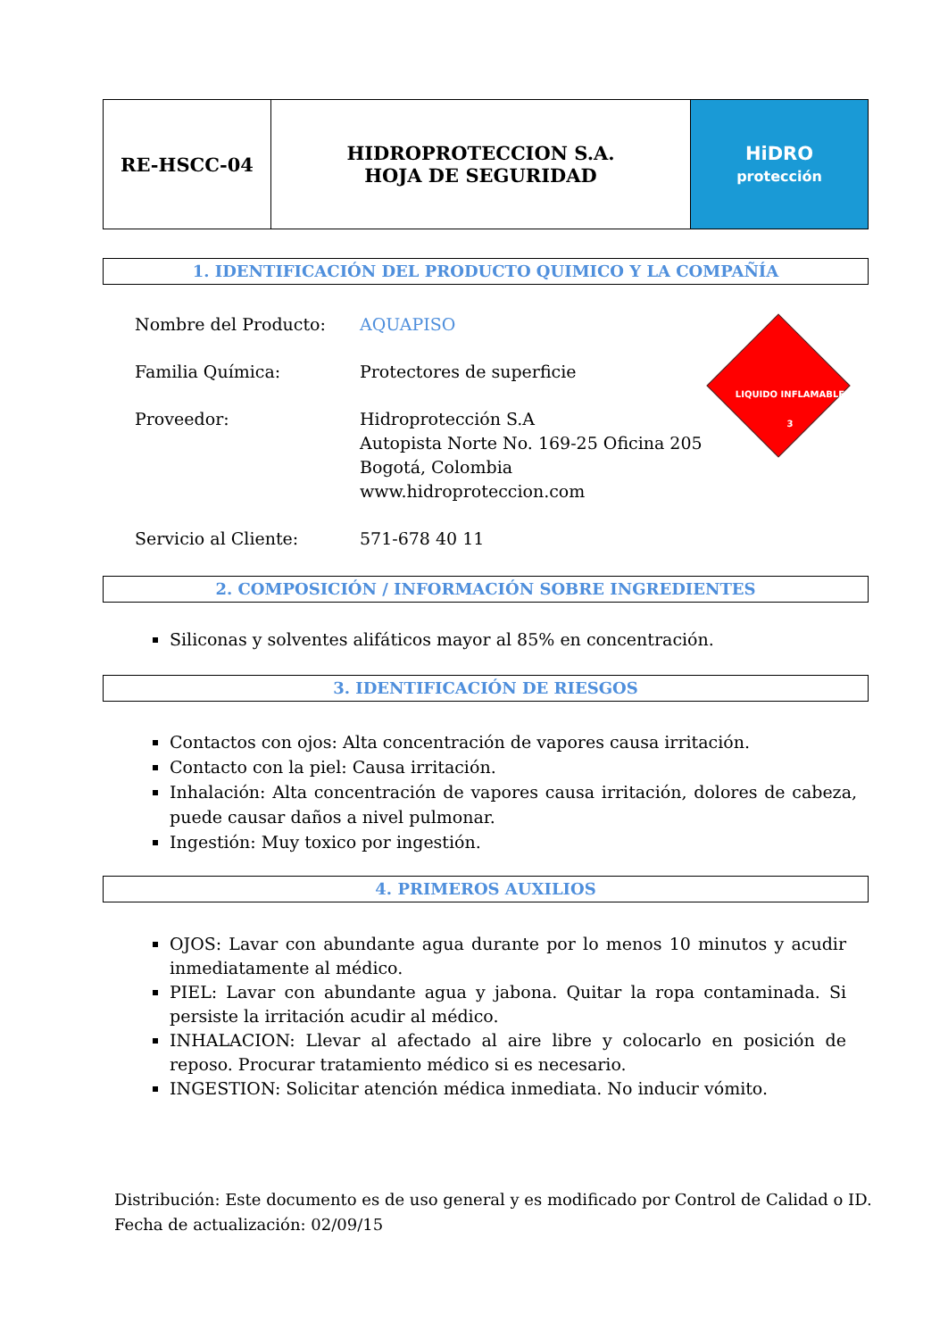| RE-HSCC-04 | HIDROPROTECCION S.A. HOJA DE SEGURIDAD | HiDRO protección |
1. IDENTIFICACIÓN DEL PRODUCTO QUIMICO Y LA COMPAÑÍA
Nombre del Producto: AQUAPISO
Familia Química: Protectores de superficie
Proveedor: Hidroprotección S.A
Autopista Norte No. 169-25 Oficina 205
Bogotá, Colombia
www.hidroproteccion.com
Servicio al Cliente: 571-678 40 11
LIQUIDO INFLAMABLE
3
2. COMPOSICIÓN / INFORMACIÓN SOBRE INGREDIENTES
Siliconas y solventes alifáticos mayor al 85% en concentración.
3. IDENTIFICACIÓN DE RIESGOS
Contactos con ojos: Alta concentración de vapores causa irritación.
Contacto con la piel: Causa irritación.
Inhalación: Alta concentración de vapores causa irritación, dolores de cabeza, puede causar daños a nivel pulmonar.
Ingestión: Muy toxico por ingestión.
4. PRIMEROS AUXILIOS
OJOS: Lavar con abundante agua durante por lo menos 10 minutos y acudir inmediatamente al médico.
PIEL: Lavar con abundante agua y jabona. Quitar la ropa contaminada. Si persiste la irritación acudir al médico.
INHALACION: Llevar al afectado al aire libre y colocarlo en posición de reposo. Procurar tratamiento médico si es necesario.
INGESTION: Solicitar atención médica inmediata. No inducir vómito.
Distribución: Este documento es de uso general y es modificado por Control de Calidad o ID.
Fecha de actualización: 02/09/15